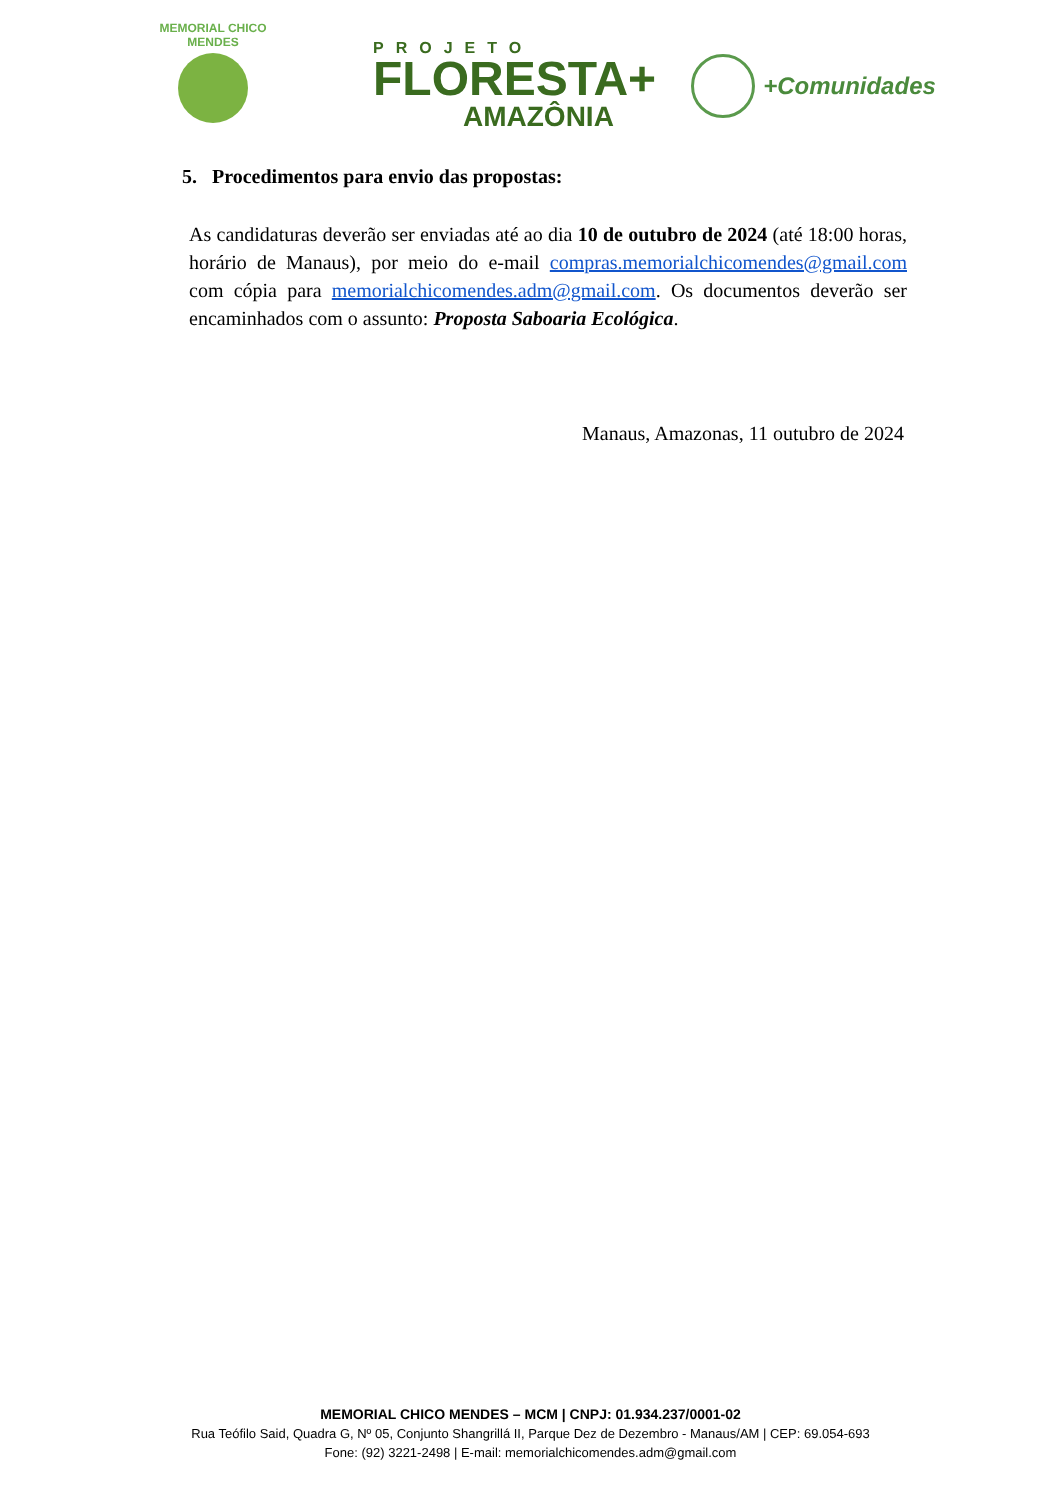MEMORIAL CHICO MENDES
PROJETO
FLORESTA+
AMAZÔNIA
+Comunidades
5. Procedimentos para envio das propostas:
As candidaturas deverão ser enviadas até ao dia 10 de outubro de 2024 (até 18:00 horas, horário de Manaus), por meio do e-mail compras.memorialchicomendes@gmail.com com cópia para memorialchicomendes.adm@gmail.com. Os documentos deverão ser encaminhados com o assunto: Proposta Saboaria Ecológica.
Manaus, Amazonas, 11 outubro de 2024
MEMORIAL CHICO MENDES – MCM | CNPJ: 01.934.237/0001-02
Rua Teófilo Said, Quadra G, Nº 05, Conjunto Shangrillá II, Parque Dez de Dezembro - Manaus/AM | CEP: 69.054-693
Fone: (92) 3221-2498 | E-mail: memorialchicomendes.adm@gmail.com